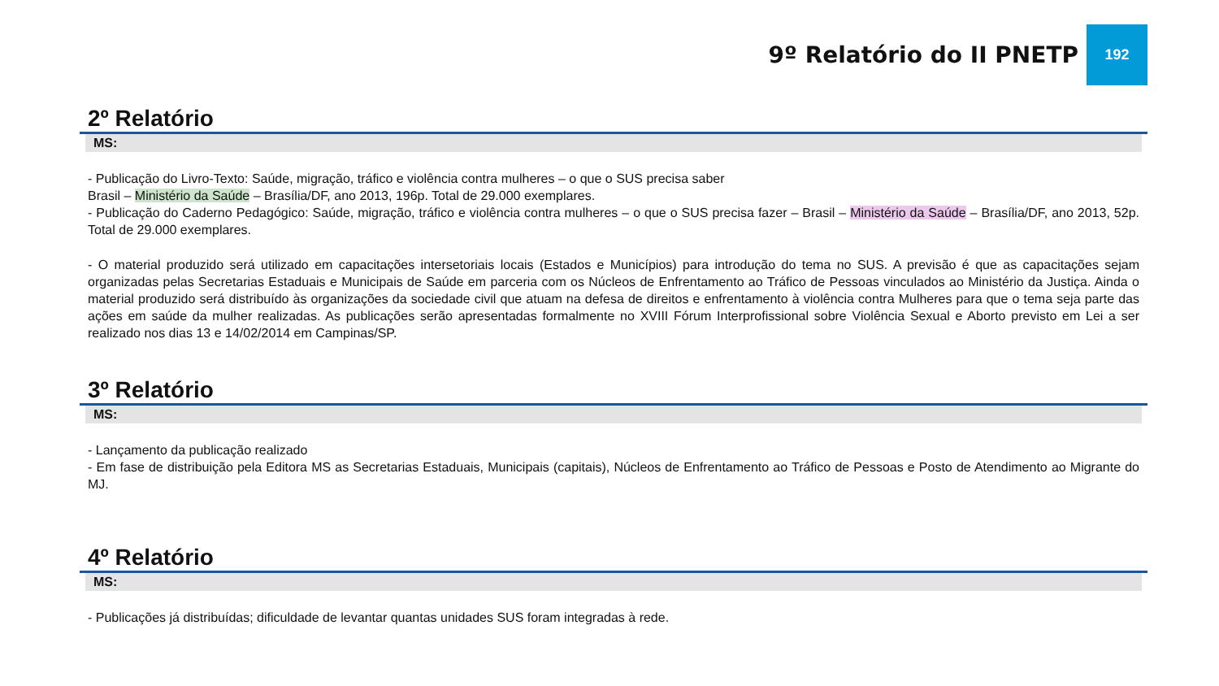9º Relatório do II PNETP 192
2º Relatório
MS:
- Publicação do Livro-Texto: Saúde, migração, tráfico e violência contra mulheres – o que o SUS precisa saber
Brasil – Ministério da Saúde – Brasília/DF, ano 2013, 196p. Total de 29.000 exemplares.
- Publicação do Caderno Pedagógico: Saúde, migração, tráfico e violência contra mulheres – o que o SUS precisa fazer – Brasil – Ministério da Saúde – Brasília/DF, ano 2013, 52p. Total de 29.000 exemplares.
- O material produzido será utilizado em capacitações intersetoriais locais (Estados e Municípios) para introdução do tema no SUS. A previsão é que as capacitações sejam organizadas pelas Secretarias Estaduais e Municipais de Saúde em parceria com os Núcleos de Enfrentamento ao Tráfico de Pessoas vinculados ao Ministério da Justiça. Ainda o material produzido será distribuído às organizações da sociedade civil que atuam na defesa de direitos e enfrentamento à violência contra Mulheres para que o tema seja parte das ações em saúde da mulher realizadas. As publicações serão apresentadas formalmente no XVIII Fórum Interprofissional sobre Violência Sexual e Aborto previsto em Lei a ser realizado nos dias 13 e 14/02/2014 em Campinas/SP.
3º Relatório
MS:
- Lançamento da publicação realizado
- Em fase de distribuição pela Editora MS as Secretarias Estaduais, Municipais (capitais), Núcleos de Enfrentamento ao Tráfico de Pessoas e Posto de Atendimento ao Migrante do MJ.
4º Relatório
MS:
- Publicações já distribuídas; dificuldade de levantar quantas unidades SUS foram integradas à rede.